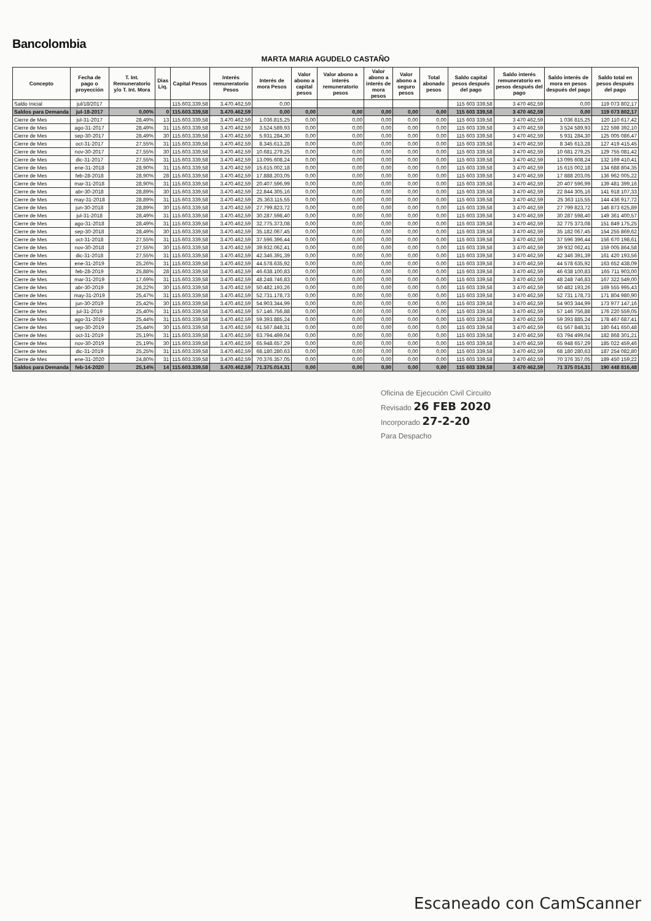Bancolombia
MARTA MARIA AGUDELO CASTAÑO
| Concepto | Fecha de pago o proyección | T. Int. Remuneratorio y/o T. Int. Mora | Dias Liq. | Capital Pesos | Interés remuneratorio Pesos | Interés de mora Pesos | Valor abono a capital pesos | Valor abono a interés remuneratorio pesos | Valor abono a interés de mora pesos | Valor abono a seguro pesos | Total abonado pesos | Saldo capital pesos después del pago | Saldo interés remuneratorio en pesos después del pago | Saldo interés de mora en pesos después del pago | Saldo total en pesos después del pago |
| --- | --- | --- | --- | --- | --- | --- | --- | --- | --- | --- | --- | --- | --- | --- | --- |
| Saldo Inicial | jul/18/2017 | | | 115.603.339,58 | 3.470.462,59 | 0,00 | | | | | | 115 603 339,58 | 3 470 462,59 | 0,00 | 119 073 802,17 |
| Saldos para Demanda | jul-18-2017 | 0,00% | 0 | 115.603.339,58 | 3.470.462,59 | 0,00 | 0,00 | 0,00 | 0,00 | 0,00 | 0,00 | 115 603 339,58 | 3 470 462,59 | 0,00 | 119 073 802,17 |
| Cierre de Mes | jul-31-2017 | 28,49% | 13 | 115.603.339,58 | 3.470.462,59 | 1.036.815,25 | 0,00 | 0,00 | 0,00 | 0,00 | 0,00 | 115 603 339,58 | 3 470 462,59 | 1 036 815,25 | 120 110 617,42 |
| Cierre de Mes | ago-31-2017 | 28,49% | 31 | 115.603.339,58 | 3.470.462,59 | 3.524.589,93 | 0,00 | 0,00 | 0,00 | 0,00 | 0,00 | 115 603 339,58 | 3 470 462,59 | 3 524 589,93 | 122 598 392,10 |
| Cierre de Mes | sep-30-2017 | 28,49% | 30 | 115.603.339,58 | 3.470.462,59 | 5.931.284,30 | 0,00 | 0,00 | 0,00 | 0,00 | 0,00 | 115 603 339,58 | 3 470 462,59 | 5 931 284,30 | 125 005 086,47 |
| Cierre de Mes | oct-31-2017 | 27,55% | 31 | 115.603.339,58 | 3.470.462,59 | 8.345.613,28 | 0,00 | 0,00 | 0,00 | 0,00 | 0,00 | 115 603 339,58 | 3 470 462,59 | 8 345 613,28 | 127 419 415,45 |
| Cierre de Mes | nov-30-2017 | 27,55% | 30 | 115.603.339,58 | 3.470.462,59 | 10.681.279,25 | 0,00 | 0,00 | 0,00 | 0,00 | 0,00 | 115 603 339,58 | 3 470 462,59 | 10 681 279,25 | 129 755 081,42 |
| Cierre de Mes | dic-31-2017 | 27,55% | 31 | 115.603.339,58 | 3.470.462,59 | 13.095.608,24 | 0,00 | 0,00 | 0,00 | 0,00 | 0,00 | 115 603 339,58 | 3 470 462,59 | 13 095 608,24 | 132 169 410,41 |
| Cierre de Mes | ene-31-2018 | 28,90% | 31 | 115.603.339,58 | 3.470.462,59 | 15.615.002,18 | 0,00 | 0,00 | 0,00 | 0,00 | 0,00 | 115 603 339,58 | 3 470 462,59 | 15 615 002,18 | 134 688 804,35 |
| Cierre de Mes | feb-28-2018 | 28,90% | 28 | 115.603.339,58 | 3.470.462,59 | 17.888.203,05 | 0,00 | 0,00 | 0,00 | 0,00 | 0,00 | 115 603 339,58 | 3 470 462,59 | 17 888 203,05 | 136 962 005,22 |
| Cierre de Mes | mar-31-2018 | 28,90% | 31 | 115.603.339,58 | 3.470.462,59 | 20.407.596,99 | 0,00 | 0,00 | 0,00 | 0,00 | 0,00 | 115 603 339,58 | 3 470 462,59 | 20 407 596,99 | 139 481 399,16 |
| Cierre de Mes | abr-30-2018 | 28,89% | 30 | 115.603.339,58 | 3.470.462,59 | 22.844.305,16 | 0,00 | 0,00 | 0,00 | 0,00 | 0,00 | 115 603 339,58 | 3 470 462,59 | 22 844 305,16 | 141 918 107,33 |
| Cierre de Mes | may-31-2018 | 28,89% | 31 | 115.603.339,58 | 3.470.462,59 | 25.363.115,55 | 0,00 | 0,00 | 0,00 | 0,00 | 0,00 | 115 603 339,58 | 3 470 462,59 | 25 363 115,55 | 144 436 917,72 |
| Cierre de Mes | jun-30-2018 | 28,89% | 30 | 115.603.339,58 | 3.470.462,59 | 27.799.823,72 | 0,00 | 0,00 | 0,00 | 0,00 | 0,00 | 115 603 339,58 | 3 470 462,59 | 27 799 823,72 | 146 873 625,89 |
| Cierre de Mes | jul-31-2018 | 28,49% | 31 | 115.603.339,58 | 3.470.462,59 | 30.287.598,40 | 0,00 | 0,00 | 0,00 | 0,00 | 0,00 | 115 603 339,58 | 3 470 462,59 | 30 287 598,40 | 149 361 400,57 |
| Cierre de Mes | ago-31-2018 | 28,49% | 31 | 115.603.339,58 | 3.470.462,59 | 32.775.373,08 | 0,00 | 0,00 | 0,00 | 0,00 | 0,00 | 115 603 339,58 | 3 470 462,59 | 32 775 373,08 | 151 849 175,25 |
| Cierre de Mes | sep-30-2018 | 28,49% | 30 | 115.603.339,58 | 3.470.462,59 | 35.182.067,45 | 0,00 | 0,00 | 0,00 | 0,00 | 0,00 | 115 603 339,58 | 3 470 462,59 | 35 182 067,45 | 154 255 869,62 |
| Cierre de Mes | oct-31-2018 | 27,55% | 31 | 115.603.339,58 | 3.470.462,59 | 37.596.396,44 | 0,00 | 0,00 | 0,00 | 0,00 | 0,00 | 115 603 339,58 | 3 470 462,59 | 37 596 396,44 | 156 670 198,61 |
| Cierre de Mes | nov-30-2018 | 27,55% | 30 | 115.603.339,58 | 3.470.462,59 | 39.932.062,41 | 0,00 | 0,00 | 0,00 | 0,00 | 0,00 | 115 603 339,58 | 3 470 462,59 | 39 932 062,41 | 159 005 864,58 |
| Cierre de Mes | dic-31-2018 | 27,55% | 31 | 115.603.339,58 | 3.470.462,59 | 42.346.391,39 | 0,00 | 0,00 | 0,00 | 0,00 | 0,00 | 115 603 339,58 | 3 470 462,59 | 42 346 391,39 | 161 420 193,56 |
| Cierre de Mes | ene-31-2019 | 25,26% | 31 | 115.603.339,58 | 3.470.462,59 | 44.578.635,92 | 0,00 | 0,00 | 0,00 | 0,00 | 0,00 | 115 603 339,58 | 3 470 462,59 | 44 578 635,92 | 163 652 438,09 |
| Cierre de Mes | feb-28-2019 | 25,88% | 28 | 115.603.339,58 | 3.470.462,59 | 46.638.100,83 | 0,00 | 0,00 | 0,00 | 0,00 | 0,00 | 115 603 339,58 | 3 470 462,59 | 46 638 100,83 | 165 711 903,00 |
| Cierre de Mes | mar-31-2019 | 17,69% | 31 | 115.603.339,58 | 3.470.462,59 | 48.248.746,83 | 0,00 | 0,00 | 0,00 | 0,00 | 0,00 | 115 603 339,58 | 3 470 462,59 | 48 248 746,83 | 167 322 549,00 |
| Cierre de Mes | abr-30-2019 | 26,22% | 30 | 115.603.339,58 | 3.470.462,59 | 50.482.193,26 | 0,00 | 0,00 | 0,00 | 0,00 | 0,00 | 115 603 339,58 | 3 470 462,59 | 50 482 193,26 | 169 555 995,43 |
| Cierre de Mes | may-31-2019 | 25,47% | 31 | 115.603.339,58 | 3.470.462,59 | 52.731.178,73 | 0,00 | 0,00 | 0,00 | 0,00 | 0,00 | 115 603 339,58 | 3 470 462,59 | 52 731 178,73 | 171 804 980,90 |
| Cierre de Mes | jun-30-2019 | 25,42% | 30 | 115.603.339,58 | 3.470.462,59 | 54.903.344,99 | 0,00 | 0,00 | 0,00 | 0,00 | 0,00 | 115 603 339,58 | 3 470 462,59 | 54 903 344,99 | 173 977 147,16 |
| Cierre de Mes | jul-31-2019 | 25,40% | 31 | 115.603.339,58 | 3.470.462,59 | 57.146.756,88 | 0,00 | 0,00 | 0,00 | 0,00 | 0,00 | 115 603 339,58 | 3 470 462,59 | 57 146 756,88 | 176 220 559,05 |
| Cierre de Mes | ago-31-2019 | 25,44% | 31 | 115.603.339,58 | 3.470.462,59 | 59.393.885,24 | 0,00 | 0,00 | 0,00 | 0,00 | 0,00 | 115 603 339,58 | 3 470 462,59 | 59 393 885,24 | 178 467 687,41 |
| Cierre de Mes | sep-30-2019 | 25,44% | 30 | 115.603.339,58 | 3.470.462,59 | 61.567.848,31 | 0,00 | 0,00 | 0,00 | 0,00 | 0,00 | 115 603 339,58 | 3 470 462,59 | 61 567 848,31 | 180 641 650,48 |
| Cierre de Mes | oct-31-2019 | 25,19% | 31 | 115.603.339,58 | 3.470.462,59 | 63.794.499,04 | 0,00 | 0,00 | 0,00 | 0,00 | 0,00 | 115 603 339,58 | 3 470 462,59 | 63 794 499,04 | 182 868 301,21 |
| Cierre de Mes | nov-30-2019 | 25,19% | 30 | 115.603.339,58 | 3.470.462,59 | 65.948.657,29 | 0,00 | 0,00 | 0,00 | 0,00 | 0,00 | 115 603 339,58 | 3 470 462,59 | 65 948 657,29 | 185 022 459,46 |
| Cierre de Mes | dic-31-2019 | 25,25% | 31 | 115.603.339,58 | 3.470.462,59 | 68.180.280,63 | 0,00 | 0,00 | 0,00 | 0,00 | 0,00 | 115 603 339,58 | 3 470 462,59 | 68 180 280,63 | 187 254 082,80 |
| Cierre de Mes | ene-31-2020 | 24,80% | 31 | 115.603.339,58 | 3.470.462,59 | 70.376.357,05 | 0,00 | 0,00 | 0,00 | 0,00 | 0,00 | 115 603 339,58 | 3 470 462,59 | 70 376 357,05 | 189 450 159,22 |
| Saldos para Demanda | feb-14-2020 | 25,14% | 14 | 115.603.339,58 | 3.470.462,59 | 71.375.014,31 | 0,00 | 0,00 | 0,00 | 0,00 | 0,00 | 115 603 339,58 | 3 470 462,59 | 71 375 014,31 | 190 448 816,48 |
Oficina de Ejecución Civil Circuito
Revisado 26 FEB 2020
Incorporado 27-2-20
Para Despacho
Escaneado con CamScanner